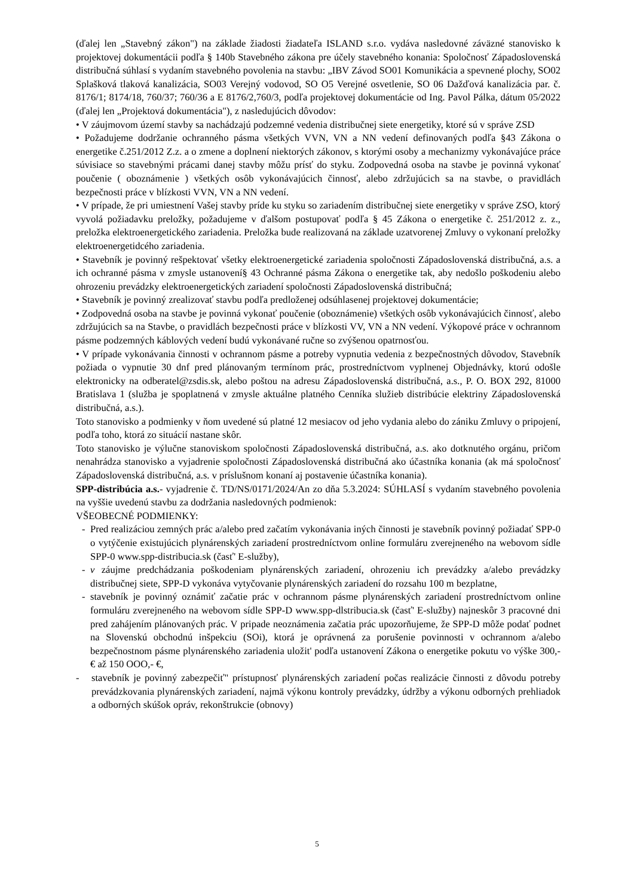(ďalej len „Stavebný zákon") na základe žiadosti žiadateľa ISLAND s.r.o. vydáva nasledovné záväzné stanovisko k projektovej dokumentácii podľa § 140b Stavebného zákona pre účely stavebného konania: Spoločnosť Západoslovenská distribučná súhlasí s vydaním stavebného povolenia na stavbu: „IBV Závod SO01 Komunikácia a spevnené plochy, SO02 Splašková tlaková kanalizácia, SO03 Verejný vodovod, SO O5 Verejné osvetlenie, SO 06 Dažďová kanalizácia par. č. 8176/1; 8174/18, 760/37; 760/36 a E 8176/2,760/3, podľa projektovej dokumentácie od Ing. Pavol Pálka, dátum 05/2022 (ďalej len „Projektová dokumentácia"), z nasledujúcich dôvodov:
• V záujmovom území stavby sa nachádzajú podzemné vedenia distribučnej siete energetiky, ktoré sú v správe ZSD
• Požadujeme dodržanie ochranného pásma všetkých VVN, VN a NN vedení definovaných podľa §43 Zákona o energetike č.251/2012 Z.z. a o zmene a doplnení niektorých zákonov, s ktorými osoby a mechanizmy vykonávajúce práce súvisiace so stavebnými prácami danej stavby môžu prísť do styku. Zodpovedná osoba na stavbe je povinná vykonať poučenie ( oboznámenie ) všetkých osôb vykonávajúcich činnosť, alebo zdržujúcich sa na stavbe, o pravidlách bezpečnosti práce v blízkosti VVN, VN a NN vedení.
• V prípade, že pri umiestnení Vašej stavby príde ku styku so zariadením distribučnej siete energetiky v správe ZSO, ktorý vyvolá požiadavku preložky, požadujeme v ďalšom postupovať podľa § 45 Zákona o energetike č. 251/2012 z. z., preložka elektroenergetického zariadenia. Preložka bude realizovaná na základe uzatvorenej Zmluvy o vykonaní preložky elektroenergetidcého zariadenia.
• Stavebník je povinný rešpektovať všetky elektroenergetické zariadenia spoločnosti Západoslovenská distribučná, a.s. a ich ochranné pásma v zmysle ustanovení§ 43 Ochranné pásma Zákona o energetike tak, aby nedošlo poškodeniu alebo ohrozeniu prevádzky elektroenergetických zariadení spoločnosti Západoslovenská distribučná;
• Stavebník je povinný zrealizovať stavbu podľa predloženej odsúhlasenej projektovej dokumentácie;
• Zodpovedná osoba na stavbe je povinná vykonať poučenie (oboznámenie) všetkých osôb vykonávajúcich činnosť, alebo zdržujúcich sa na Stavbe, o pravidlách bezpečnosti práce v blízkosti VV, VN a NN vedení. Výkopové práce v ochrannom pásme podzemných káblových vedení budú vykonávané ručne so zvýšenou opatrnosťou.
• V prípade vykonávania činnosti v ochrannom pásme a potreby vypnutia vedenia z bezpečnostných dôvodov, Stavebník požiada o vypnutie 30 dnf pred plánovaným termínom prác, prostredníctvom vyplnenej Objednávky, ktorú odošle elektronicky na odberatel@zsdis.sk, alebo poštou na adresu Západoslovenská distribučná, a.s., P. O. BOX 292, 81000 Bratislava 1 (služba je spoplatnená v zmysle aktuálne platného Cenníka služieb distribúcie elektriny Západoslovenská distribučná, a.s.).
Toto stanovisko a podmienky v ňom uvedené sú platné 12 mesiacov od jeho vydania alebo do zániku Zmluvy o pripojení, podľa toho, ktorá zo situácií nastane skôr.
Toto stanovisko je výlučne stanoviskom spoločnosti Západoslovenská distribučná, a.s. ako dotknutého orgánu, pričom nenahrádza stanovisko a vyjadrenie spoločnosti Západoslovenská distribučná ako účastníka konania (ak má spoločnosť Západoslovenská distribučná, a.s. v príslušnom konaní aj postavenie účastníka konania).
SPP-distribúcia a.s.- vyjadrenie č. TD/NS/0171/2024/An zo dňa 5.3.2024: SÚHLASÍ s vydaním stavebného povolenia na vyššie uvedenú stavbu za dodržania nasledovných podmienok:
VŠEOBECNÉ PODMIENKY:
- Pred realizáciou zemných prác a/alebo pred začatím vykonávania iných činnosti je stavebník povinný požiadať SPP-0 o vytýčenie existujúcich plynárenských zariadení prostredníctvom online formuláru zverejneného na webovom sídle SPP-0 www.spp-distribucia.sk (časť' E-služby),
- v záujme predchádzania poškodeniam plynárenských zariadení, ohrozeniu ich prevádzky a/alebo prevádzky distribučnej siete, SPP-D vykonáva vytyčovanie plynárenských zariadení do rozsahu 100 m bezplatne,
- stavebník je povinný oznámiť začatie prác v ochrannom pásme plynárenských zariadení prostredníctvom online formuláru zverejneného na webovom sídle SPP-D www.spp-dlstribucia.sk (časť' E-služby) najneskôr 3 pracovné dni pred zahájením plánovaných prác. V pripade neoznámenia začatia prác upozorňujeme, že SPP-D môže podať podnet na Slovenskú obchodnú inšpekciu (SOi), ktorá je oprávnená za porušenie povinnosti v ochrannom a/alebo bezpečnostnom pásme plynárenského zariadenia uložit' podľa ustanovení Zákona o energetike pokutu vo výške 300,- € až 150 OOO,- €,
- stavebník je povinný zabezpečiť" prístupnosť plynárenských zariadení počas realizácie činnosti z dôvodu potreby prevádzkovania plynárenských zariadení, najmä výkonu kontroly prevádzky, údržby a výkonu odborných prehliadok a odborných skúšok opráv, rekonštrukcie (obnovy)
5